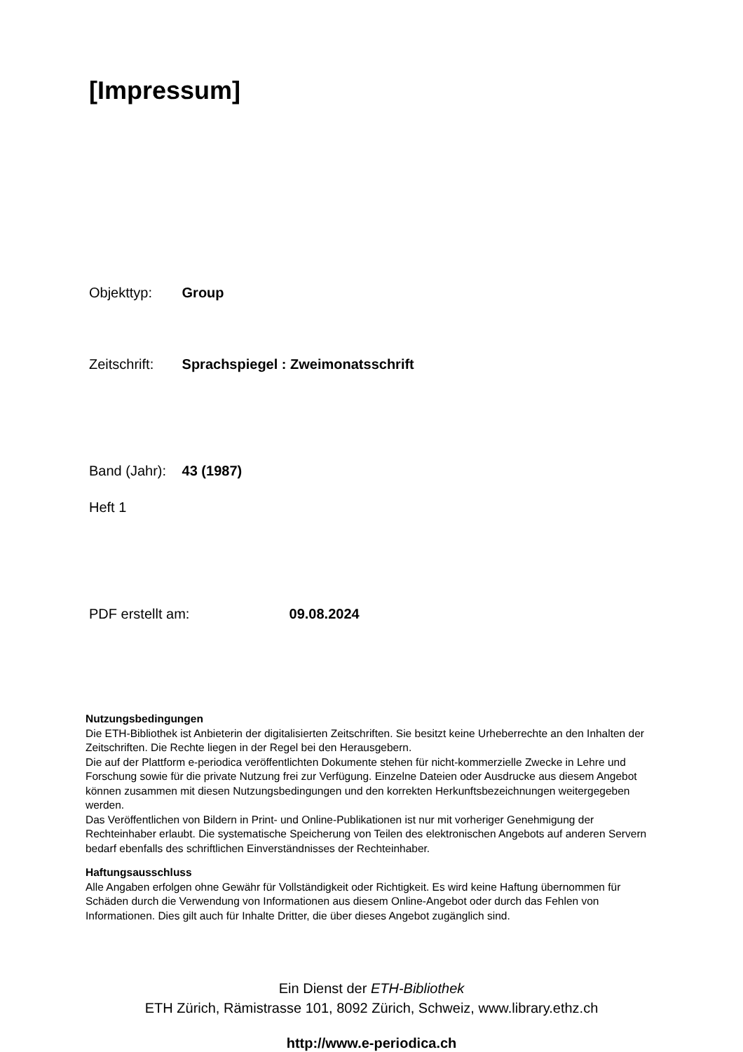[Impressum]
Objekttyp: Group
Zeitschrift: Sprachspiegel : Zweimonatsschrift
Band (Jahr): 43 (1987)
Heft 1
PDF erstellt am: 09.08.2024
Nutzungsbedingungen
Die ETH-Bibliothek ist Anbieterin der digitalisierten Zeitschriften. Sie besitzt keine Urheberrechte an den Inhalten der Zeitschriften. Die Rechte liegen in der Regel bei den Herausgebern.
Die auf der Plattform e-periodica veröffentlichten Dokumente stehen für nicht-kommerzielle Zwecke in Lehre und Forschung sowie für die private Nutzung frei zur Verfügung. Einzelne Dateien oder Ausdrucke aus diesem Angebot können zusammen mit diesen Nutzungsbedingungen und den korrekten Herkunftsbezeichnungen weitergegeben werden.
Das Veröffentlichen von Bildern in Print- und Online-Publikationen ist nur mit vorheriger Genehmigung der Rechteinhaber erlaubt. Die systematische Speicherung von Teilen des elektronischen Angebots auf anderen Servern bedarf ebenfalls des schriftlichen Einverständnisses der Rechteinhaber.
Haftungsausschluss
Alle Angaben erfolgen ohne Gewähr für Vollständigkeit oder Richtigkeit. Es wird keine Haftung übernommen für Schäden durch die Verwendung von Informationen aus diesem Online-Angebot oder durch das Fehlen von Informationen. Dies gilt auch für Inhalte Dritter, die über dieses Angebot zugänglich sind.
Ein Dienst der ETH-Bibliothek
ETH Zürich, Rämistrasse 101, 8092 Zürich, Schweiz, www.library.ethz.ch
http://www.e-periodica.ch